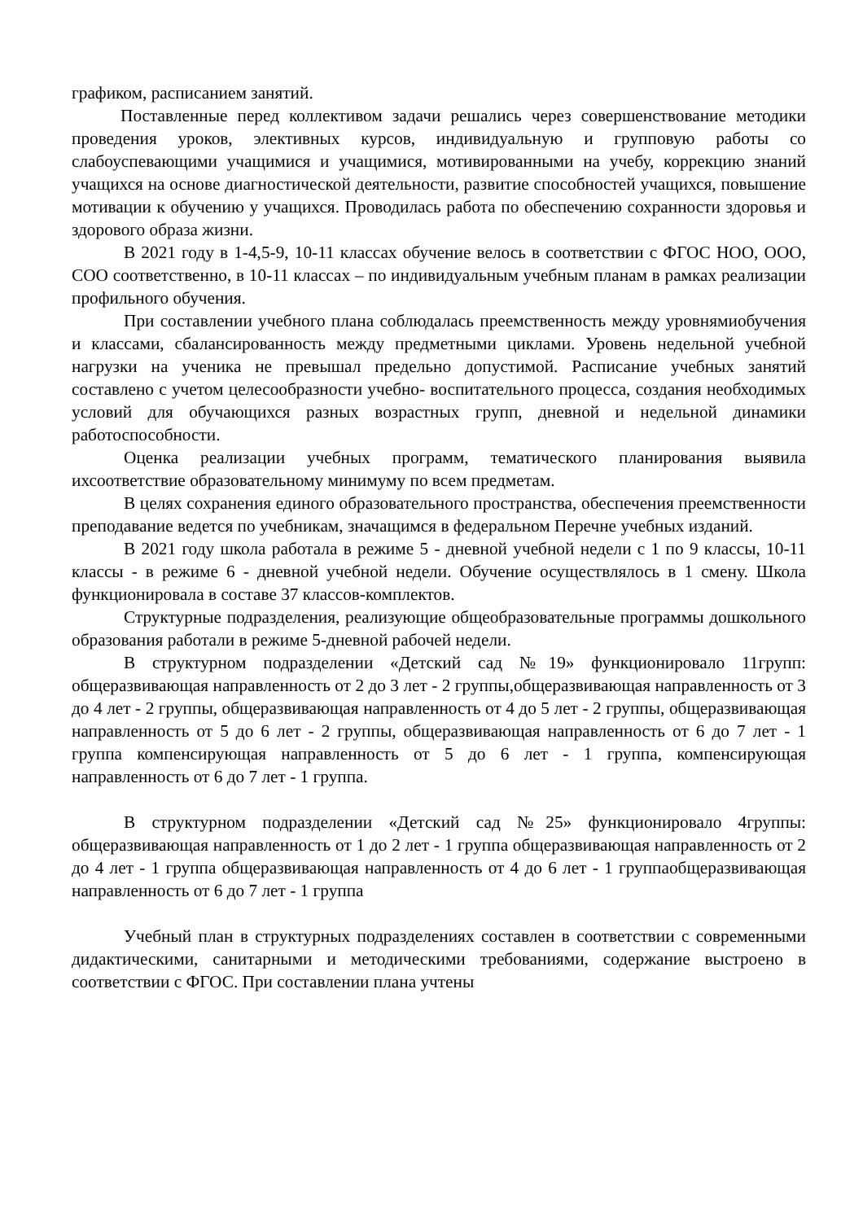графиком, расписанием занятий.
Поставленные перед коллективом задачи решались через совершенствование методики проведения уроков, элективных курсов, индивидуальную и групповую работы со слабоуспевающими учащимися и учащимися, мотивированными на учебу, коррекцию знаний учащихся на основе диагностической деятельности, развитие способностей учащихся, повышение мотивации к обучению у учащихся. Проводилась работа по обеспечению сохранности здоровья и здорового образа жизни.
В 2021 году в 1-4,5-9, 10-11 классах обучение велось в соответствии с ФГОС НОО, ООО, СОО соответственно, в 10-11 классах – по индивидуальным учебным планам в рамках реализации профильного обучения.
При составлении учебного плана соблюдалась преемственность между уровнямиобучения и классами, сбалансированность между предметными циклами. Уровень недельной учебной нагрузки на ученика не превышал предельно допустимой. Расписание учебных занятий составлено с учетом целесообразности учебно- воспитательного процесса, создания необходимых условий для обучающихся разных возрастных групп, дневной и недельной динамики работоспособности.
Оценка реализации учебных программ, тематического планирования выявила ихсоответствие образовательному минимуму по всем предметам.
В целях сохранения единого образовательного пространства, обеспечения преемственности преподавание ведется по учебникам, значащимся в федеральном Перечне учебных изданий.
В 2021 году школа работала в режиме 5 - дневной учебной недели с 1 по 9 классы, 10-11 классы - в режиме 6 - дневной учебной недели. Обучение осуществлялось в 1 смену. Школа функционировала в составе 37 классов-комплектов.
Структурные подразделения, реализующие общеобразовательные программы дошкольного образования работали в режиме 5-дневной рабочей недели.
В структурном подразделении «Детский сад №19» функционировало 11групп: общеразвивающая направленность от 2 до 3 лет - 2 группы,общеразвивающая направленность от 3 до 4 лет - 2 группы, общеразвивающая направленность от 4 до 5 лет - 2 группы, общеразвивающая направленность от 5 до 6 лет - 2 группы, общеразвивающая направленность от 6 до 7 лет - 1 группа компенсирующая направленность от 5 до 6 лет - 1 группа, компенсирующая направленность от 6 до 7 лет - 1 группа.
В структурном подразделении «Детский сад №25» функционировало 4группы: общеразвивающая направленность от 1 до 2 лет - 1 группа общеразвивающая направленность от 2 до 4 лет - 1 группа общеразвивающая направленность от 4 до 6 лет - 1 группаобщеразвивающая направленность от 6 до 7 лет - 1 группа
Учебный план в структурных подразделениях составлен в соответствии с современными дидактическими, санитарными и методическими требованиями, содержание выстроено в соответствии с ФГОС. При составлении плана учтены